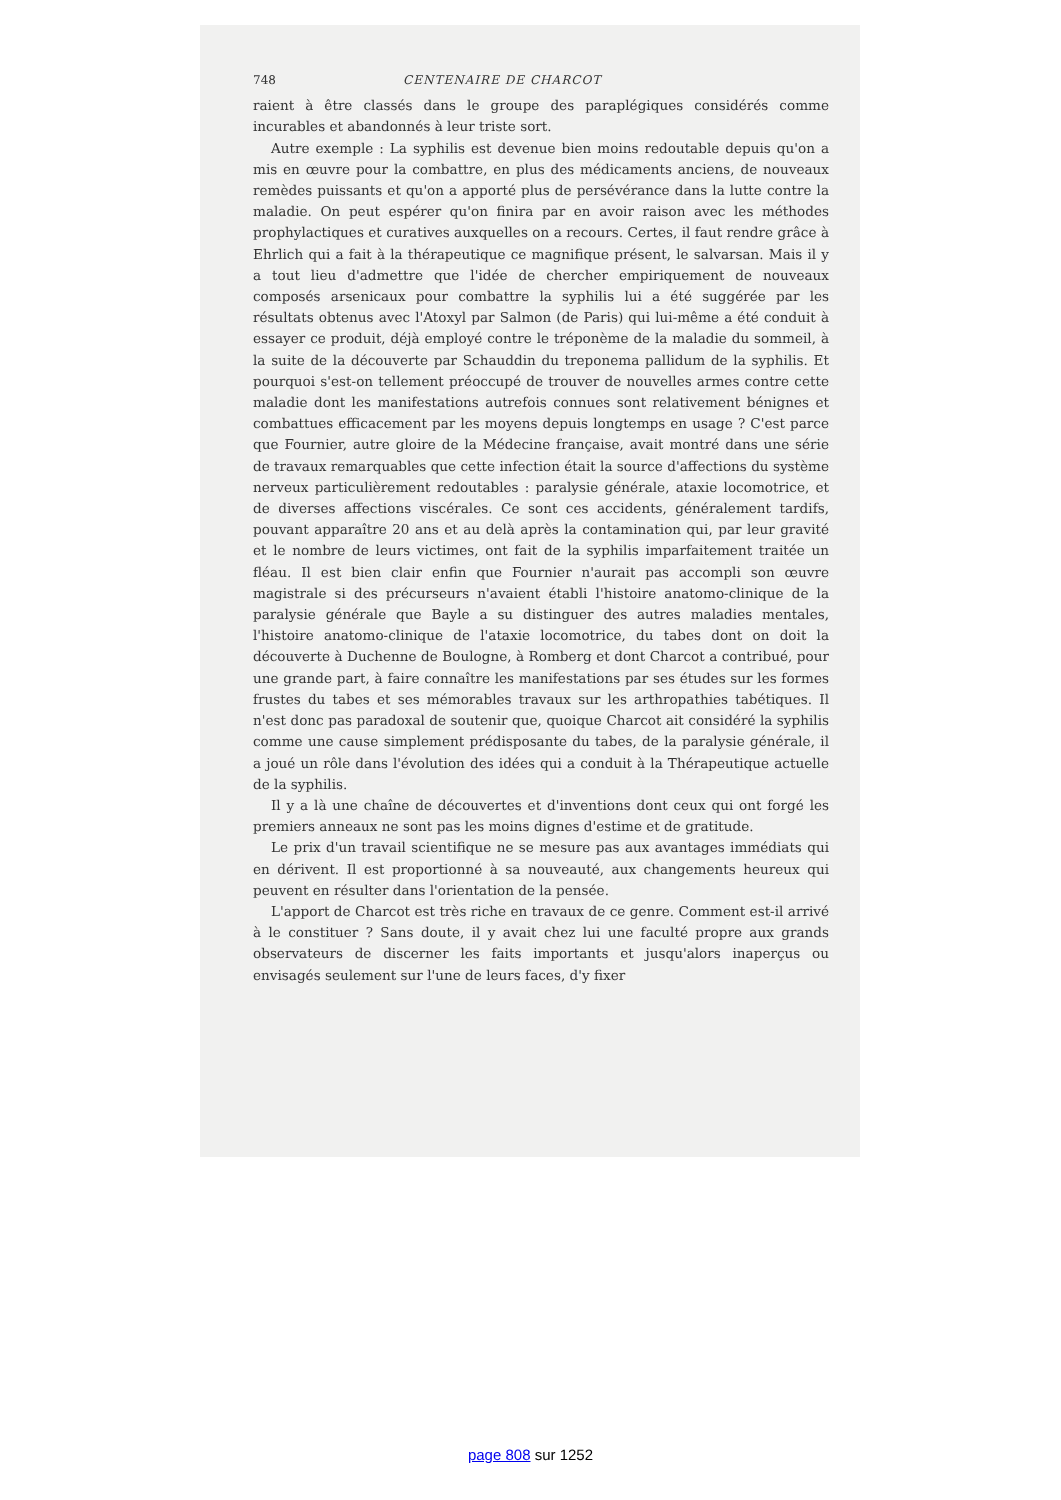748 CENTENAIRE DE CHARCOT
raient à être classés dans le groupe des paraplégiques considérés comme incurables et abandonnés à leur triste sort.
Autre exemple : La syphilis est devenue bien moins redoutable depuis qu'on a mis en œuvre pour la combattre, en plus des médicaments anciens, de nouveaux remèdes puissants et qu'on a apporté plus de persévérance dans la lutte contre la maladie. On peut espérer qu'on finira par en avoir raison avec les méthodes prophylactiques et curatives auxquelles on a recours. Certes, il faut rendre grâce à Ehrlich qui a fait à la thérapeutique ce magnifique présent, le salvarsan. Mais il y a tout lieu d'admettre que l'idée de chercher empiriquement de nouveaux composés arsenicaux pour combattre la syphilis lui a été suggérée par les résultats obtenus avec l'Atoxyl par Salmon (de Paris) qui lui-même a été conduit à essayer ce produit, déjà employé contre le tréponème de la maladie du sommeil, à la suite de la découverte par Schauddin du treponema pallidum de la syphilis. Et pourquoi s'est-on tellement préoccupé de trouver de nouvelles armes contre cette maladie dont les manifestations autrefois connues sont relativement bénignes et combattues efficacement par les moyens depuis longtemps en usage ? C'est parce que Fournier, autre gloire de la Médecine française, avait montré dans une série de travaux remarquables que cette infection était la source d'affections du système nerveux particulièrement redoutables : paralysie générale, ataxie locomotrice, et de diverses affections viscérales. Ce sont ces accidents, généralement tardifs, pouvant apparaître 20 ans et au delà après la contamination qui, par leur gravité et le nombre de leurs victimes, ont fait de la syphilis imparfaitement traitée un fléau. Il est bien clair enfin que Fournier n'aurait pas accompli son œuvre magistrale si des précurseurs n'avaient établi l'histoire anatomo-clinique de la paralysie générale que Bayle a su distinguer des autres maladies mentales, l'histoire anatomo-clinique de l'ataxie locomotrice, du tabes dont on doit la découverte à Duchenne de Boulogne, à Romberg et dont Charcot a contribué, pour une grande part, à faire connaître les manifestations par ses études sur les formes frustes du tabes et ses mémorables travaux sur les arthropathies tabétiques. Il n'est donc pas paradoxal de soutenir que, quoique Charcot ait considéré la syphilis comme une cause simplement prédisposante du tabes, de la paralysie générale, il a joué un rôle dans l'évolution des idées qui a conduit à la Thérapeutique actuelle de la syphilis.
Il y a là une chaîne de découvertes et d'inventions dont ceux qui ont forgé les premiers anneaux ne sont pas les moins dignes d'estime et de gratitude.
Le prix d'un travail scientifique ne se mesure pas aux avantages immédiats qui en dérivent. Il est proportionné à sa nouveauté, aux changements heureux qui peuvent en résulter dans l'orientation de la pensée.
L'apport de Charcot est très riche en travaux de ce genre. Comment est-il arrivé à le constituer ? Sans doute, il y avait chez lui une faculté propre aux grands observateurs de discerner les faits importants et jusqu'alors inaperçus ou envisagés seulement sur l'une de leurs faces, d'y fixer
page 808 sur 1252